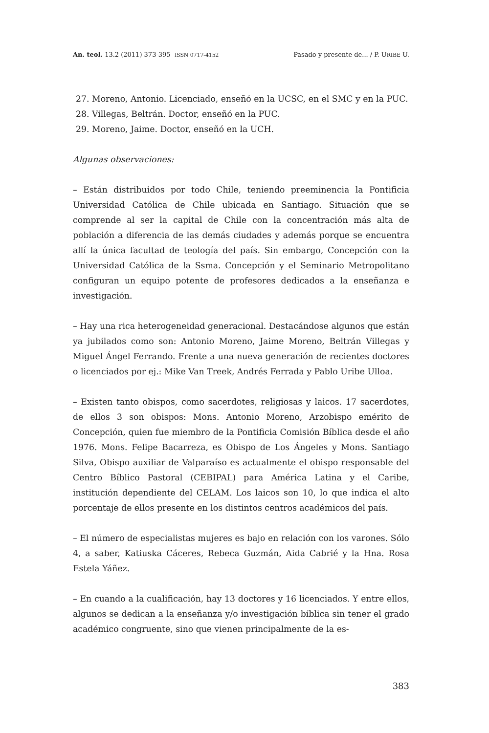An. teol. 13.2 (2011) 373-395 ISSN 0717-4152 Pasado y presente de... / P. URIBE U.
27. Moreno, Antonio. Licenciado, enseñó en la UCSC, en el SMC y en la PUC.
28. Villegas, Beltrán. Doctor, enseñó en la PUC.
29. Moreno, Jaime. Doctor, enseñó en la UCH.
Algunas observaciones:
– Están distribuidos por todo Chile, teniendo preeminencia la Pontificia Universidad Católica de Chile ubicada en Santiago. Situación que se comprende al ser la capital de Chile con la concentración más alta de población a diferencia de las demás ciudades y además porque se encuentra allí la única facultad de teología del país. Sin embargo, Concepción con la Universidad Católica de la Ssma. Concepción y el Seminario Metropolitano configuran un equipo potente de profesores dedicados a la enseñanza e investigación.
– Hay una rica heterogeneidad generacional. Destacándose algunos que están ya jubilados como son: Antonio Moreno, Jaime Moreno, Beltrán Villegas y Miguel Ángel Ferrando. Frente a una nueva generación de recientes doctores o licenciados por ej.: Mike Van Treek, Andrés Ferrada y Pablo Uribe Ulloa.
– Existen tanto obispos, como sacerdotes, religiosas y laicos. 17 sacerdotes, de ellos 3 son obispos: Mons. Antonio Moreno, Arzobispo emérito de Concepción, quien fue miembro de la Pontificia Comisión Bíblica desde el año 1976. Mons. Felipe Bacarreza, es Obispo de Los Ángeles y Mons. Santiago Silva, Obispo auxiliar de Valparaíso es actualmente el obispo responsable del Centro Bíblico Pastoral (CEBIPAL) para América Latina y el Caribe, institución dependiente del CELAM. Los laicos son 10, lo que indica el alto porcentaje de ellos presente en los distintos centros académicos del país.
– El número de especialistas mujeres es bajo en relación con los varones. Sólo 4, a saber, Katiuska Cáceres, Rebeca Guzmán, Aida Cabrié y la Hna. Rosa Estela Yáñez.
– En cuando a la cualificación, hay 13 doctores y 16 licenciados. Y entre ellos, algunos se dedican a la enseñanza y/o investigación bíblica sin tener el grado académico congruente, sino que vienen principalmente de la es-
383